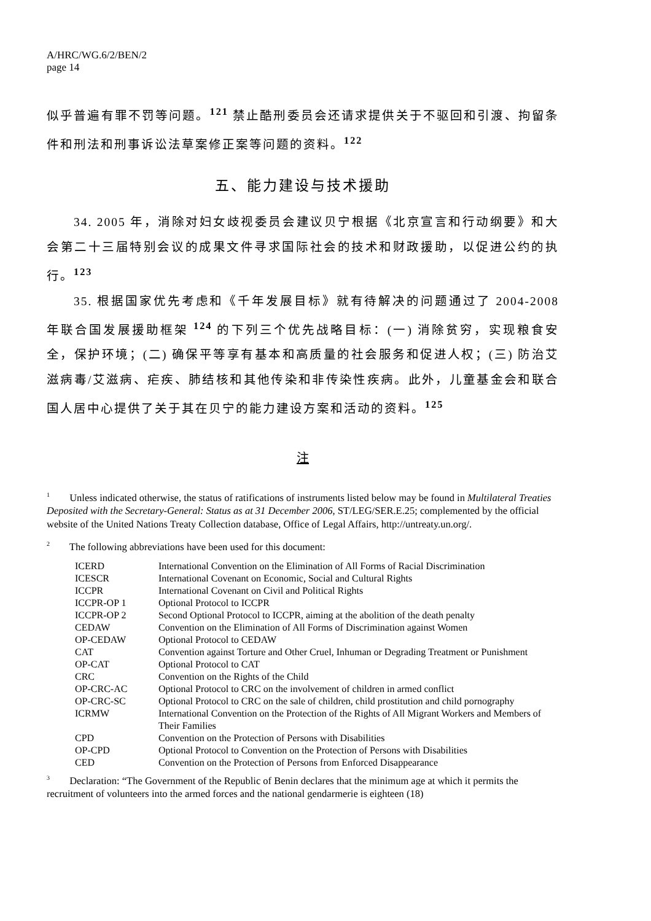A/HRC/WG.6/2/BEN/2
page 14
似乎普遍有罪不罚等问题。<sup>121</sup> 禁止酷刑委员会还请求提供关于不驱回和引渡、拘留条件和刑法和刑事诉讼法草案修正案等问题的资料。<sup>122</sup>
五、能力建设与技术援助
34. 2005 年，消除对妇女歧视委员会建议贝宁根据《北京宣言和行动纲要》和大会第二十三届特别会议的成果文件寻求国际社会的技术和财政援助，以促进公约的执行。<sup>123</sup>
35. 根据国家优先考虑和《千年发展目标》就有待解决的问题通过了 2004-2008 年联合国发展援助框架 <sup>124</sup> 的下列三个优先战略目标：(一) 消除贫穷，实现粮食安全，保护环境；(二) 确保平等享有基本和高质量的社会服务和促进人权；(三) 防治艾滋病毒/艾滋病、疟疾、肺结核和其他传染和非传染性疾病。此外，儿童基金会和联合国人居中心提供了关于其在贝宁的能力建设方案和活动的资料。<sup>125</sup>
注
<sup>1</sup> Unless indicated otherwise, the status of ratifications of instruments listed below may be found in Multilateral Treaties Deposited with the Secretary-General: Status as at 31 December 2006, ST/LEG/SER.E.25; complemented by the official website of the United Nations Treaty Collection database, Office of Legal Affairs, http://untreaty.un.org/.
<sup>2</sup> The following abbreviations have been used for this document:
| ICERD | International Convention on the Elimination of All Forms of Racial Discrimination |
| ICESCR | International Covenant on Economic, Social and Cultural Rights |
| ICCPR | International Covenant on Civil and Political Rights |
| ICCPR-OP 1 | Optional Protocol to ICCPR |
| ICCPR-OP 2 | Second Optional Protocol to ICCPR, aiming at the abolition of the death penalty |
| CEDAW | Convention on the Elimination of All Forms of Discrimination against Women |
| OP-CEDAW | Optional Protocol to CEDAW |
| CAT | Convention against Torture and Other Cruel, Inhuman or Degrading Treatment or Punishment |
| OP-CAT | Optional Protocol to CAT |
| CRC | Convention on the Rights of the Child |
| OP-CRC-AC | Optional Protocol to CRC on the involvement of children in armed conflict |
| OP-CRC-SC | Optional Protocol to CRC on the sale of children, child prostitution and child pornography |
| ICRMW | International Convention on the Protection of the Rights of All Migrant Workers and Members of Their Families |
| CPD | Convention on the Protection of Persons with Disabilities |
| OP-CPD | Optional Protocol to Convention on the Protection of Persons with Disabilities |
| CED | Convention on the Protection of Persons from Enforced Disappearance |
<sup>3</sup> Declaration: “The Government of the Republic of Benin declares that the minimum age at which it permits the recruitment of volunteers into the armed forces and the national gendarmerie is eighteen (18)